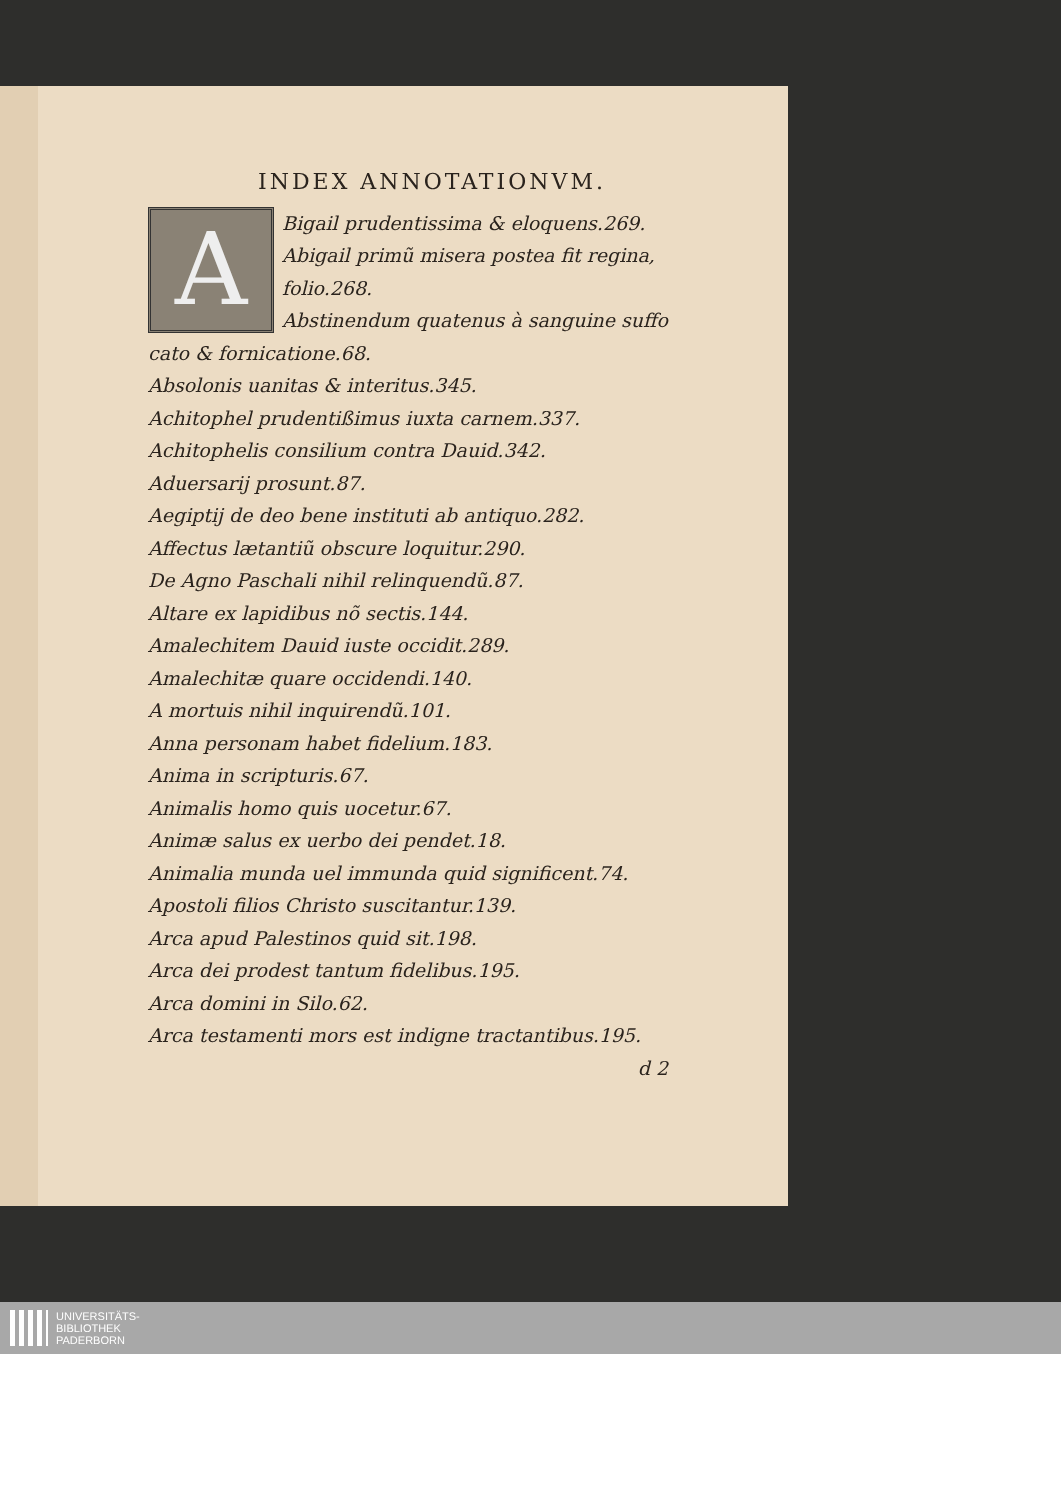INDEX ANNOTATIONVM.
A
Bigail prudentissima & eloquens.269.
Abigail primũ misera postea fit regina,
folio.268.
Abstinendum quatenus à sanguine suffo
cato & fornicatione.68.
Absolonis uanitas & interitus.345.
Achitophel prudentißimus iuxta carnem.337.
Achitophelis consilium contra Dauid.342.
Aduersarij prosunt.87.
Aegiptij de deo bene instituti ab antiquo.282.
Affectus lætantiũ obscure loquitur.290.
De Agno Paschali nihil relinquendũ.87.
Altare ex lapidibus nõ sectis.144.
Amalechitem Dauid iuste occidit.289.
Amalechitæ quare occidendi.140.
A mortuis nihil inquirendũ.101.
Anna personam habet fidelium.183.
Anima in scripturis.67.
Animalis homo quis uocetur.67.
Animæ salus ex uerbo dei pendet.18.
Animalia munda uel immunda quid significent.74.
Apostoli filios Christo suscitantur.139.
Arca apud Palestinos quid sit.198.
Arca dei prodest tantum fidelibus.195.
Arca domini in Silo.62.
Arca testamenti mors est indigne tractantibus.195.
d 2
UNIVERSITÄTS-
BIBLIOTHEK
PADERBORN